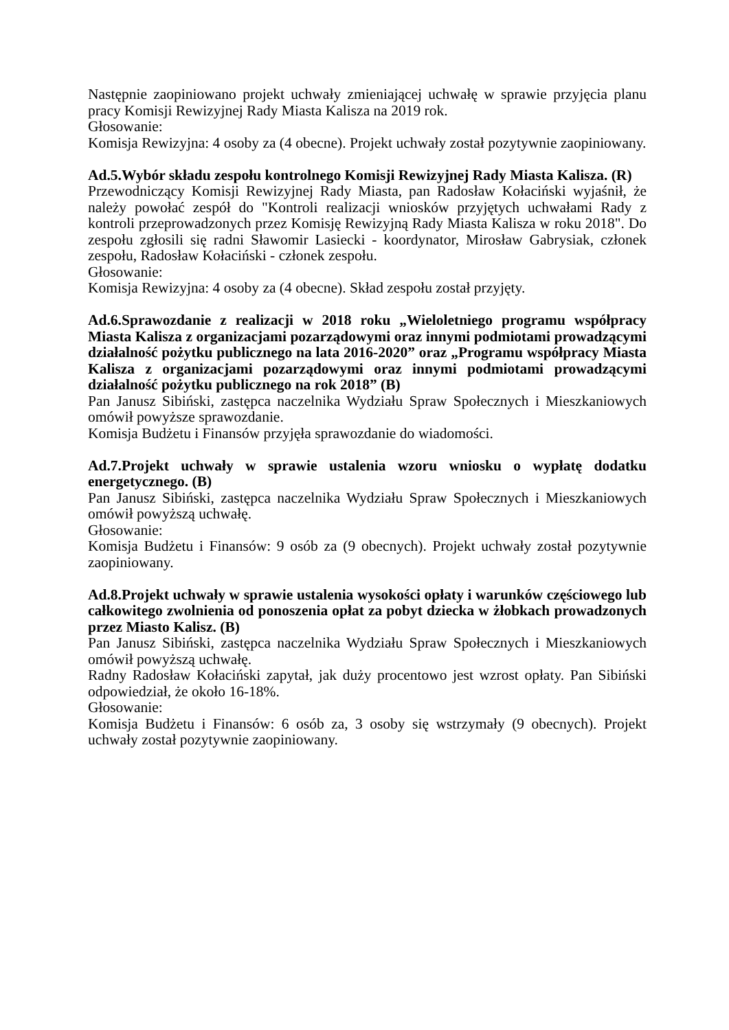Następnie zaopiniowano projekt uchwały zmieniającej uchwałę w sprawie przyjęcia planu pracy Komisji Rewizyjnej Rady Miasta Kalisza na 2019 rok.
Głosowanie:
Komisja Rewizyjna: 4 osoby za (4 obecne). Projekt uchwały został pozytywnie zaopiniowany.
Ad.5.Wybór składu zespołu kontrolnego Komisji Rewizyjnej Rady Miasta Kalisza. (R)
Przewodniczący Komisji Rewizyjnej Rady Miasta, pan Radosław Kołaciński wyjaśnił, że należy powołać zespół do "Kontroli realizacji wniosków przyjętych uchwałami Rady z kontroli przeprowadzonych przez Komisję Rewizyjną Rady Miasta Kalisza w roku 2018". Do zespołu zgłosili się radni Sławomir Lasiecki - koordynator, Mirosław Gabrysiak, członek zespołu, Radosław Kołaciński - członek zespołu.
Głosowanie:
Komisja Rewizyjna: 4 osoby za (4 obecne). Skład zespołu został przyjęty.
Ad.6.Sprawozdanie z realizacji w 2018 roku „Wieloletniego programu współpracy Miasta Kalisza z organizacjami pozarządowymi oraz innymi podmiotami prowadzącymi działalność pożytku publicznego na lata 2016-2020” oraz „Programu współpracy Miasta Kalisza z organizacjami pozarządowymi oraz innymi podmiotami prowadzącymi działalność pożytku publicznego na rok 2018” (B)
Pan Janusz Sibiński, zastępca naczelnika Wydziału Spraw Społecznych i Mieszkaniowych omówił powyższe sprawozdanie.
Komisja Budżetu i Finansów przyjęła sprawozdanie do wiadomości.
Ad.7.Projekt uchwały w sprawie ustalenia wzoru wniosku o wypłatę dodatku energetycznego. (B)
Pan Janusz Sibiński, zastępca naczelnika Wydziału Spraw Społecznych i Mieszkaniowych omówił powyższą uchwałę.
Głosowanie:
Komisja Budżetu i Finansów: 9 osób za (9 obecnych). Projekt uchwały został pozytywnie zaopiniowany.
Ad.8.Projekt uchwały w sprawie ustalenia wysokości opłaty i warunków częściowego lub całkowitego zwolnienia od ponoszenia opłat za pobyt dziecka w żłobkach prowadzonych przez Miasto Kalisz. (B)
Pan Janusz Sibiński, zastępca naczelnika Wydziału Spraw Społecznych i Mieszkaniowych omówił powyższą uchwałę.
Radny Radosław Kołaciński zapytał, jak duży procentowo jest wzrost opłaty. Pan Sibiński odpowiedział, że około 16-18%.
Głosowanie:
Komisja Budżetu i Finansów: 6 osób za, 3 osoby się wstrzymały (9 obecnych). Projekt uchwały został pozytywnie zaopiniowany.